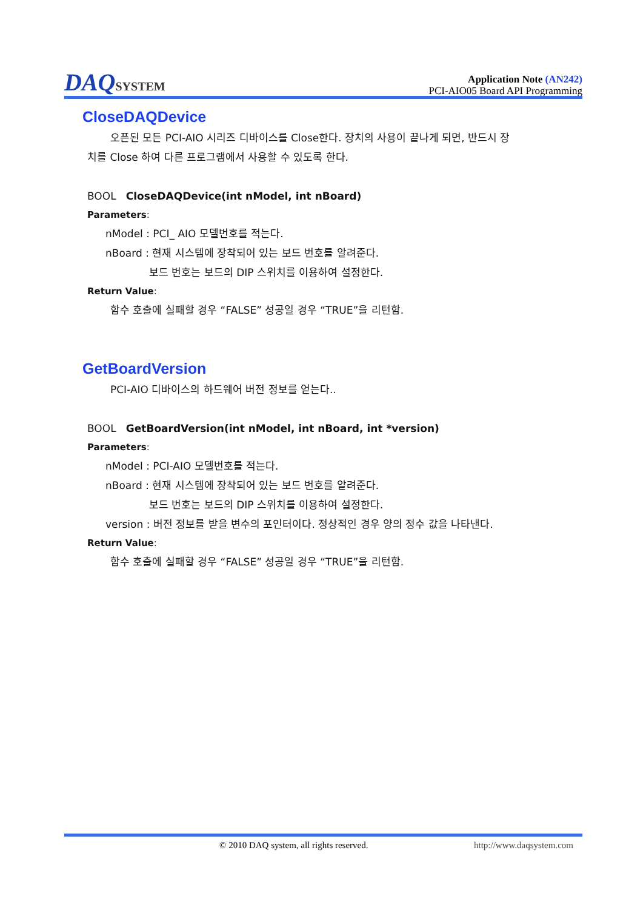DAQSYSTEM
Application Note (AN242)
PCI-AIO05 Board API Programming
CloseDAQDevice
오픈된 모든 PCI-AIO 시리즈 디바이스를 Close한다. 장치의 사용이 끝나게 되면, 반드시 장
치를 Close 하여 다른 프로그램에서 사용할 수 있도록 한다.
BOOL CloseDAQDevice(int nModel, int nBoard)
Parameters:
nModel : PCI_ AIO 모델번호를 적는다.
nBoard : 현재 시스템에 장착되어 있는 보드 번호를 알려준다.
보드 번호는 보드의 DIP 스위치를 이용하여 설정한다.
Return Value:
함수 호출에 실패할 경우 “FALSE” 성공일 경우 “TRUE”을 리턴함.
GetBoardVersion
PCI-AIO 디바이스의 하드웨어 버전 정보를 얻는다..
BOOL GetBoardVersion(int nModel, int nBoard, int *version)
Parameters:
nModel : PCI-AIO 모델번호를 적는다.
nBoard : 현재 시스템에 장착되어 있는 보드 번호를 알려준다.
보드 번호는 보드의 DIP 스위치를 이용하여 설정한다.
version : 버전 정보를 받을 변수의 포인터이다. 정상적인 경우 양의 정수 값을 나타낸다.
Return Value:
함수 호출에 실패할 경우 “FALSE” 성공일 경우 “TRUE”을 리턴함.
© 2010 DAQ system, all rights reserved. http://www.daqsystem.com